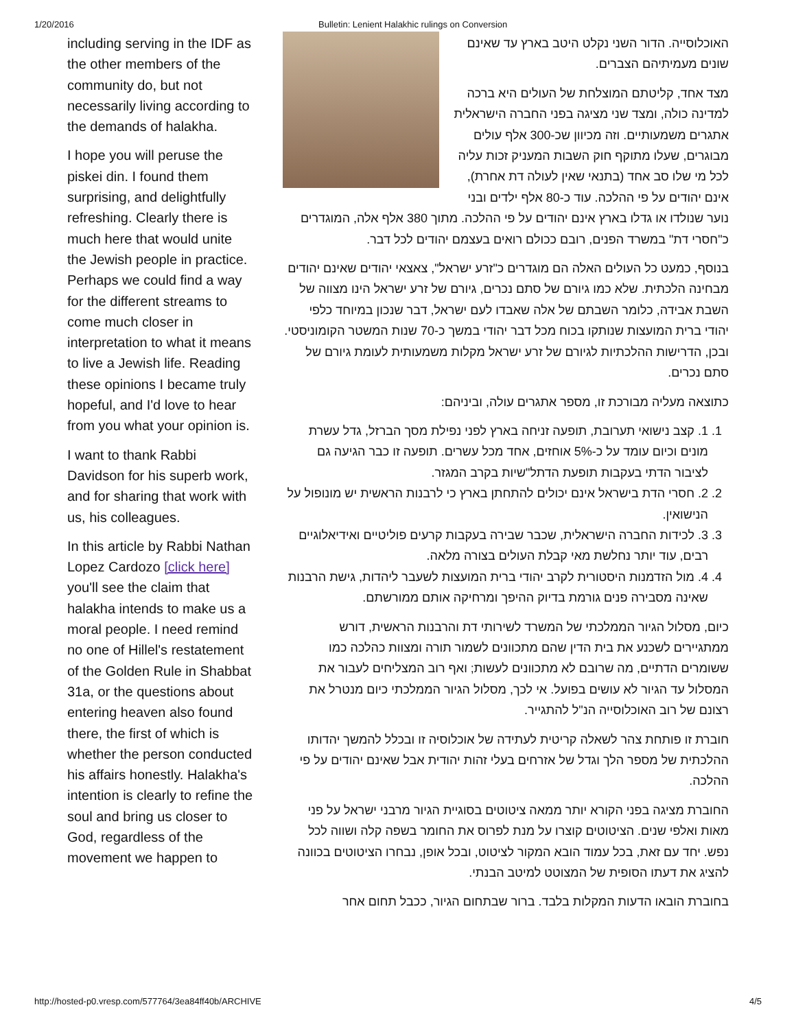1/20/2016 Bulletin: Lenient Halakhic rulings on Conversion
including serving in the IDF as the other members of the community do, but not necessarily living according to the demands of halakha.
I hope you will peruse the piskei din. I found them surprising, and delightfully refreshing. Clearly there is much here that would unite the Jewish people in practice. Perhaps we could find a way for the different streams to come much closer in interpretation to what it means to live a Jewish life. Reading these opinions I became truly hopeful, and I'd love to hear from you what your opinion is.
I want to thank Rabbi Davidson for his superb work, and for sharing that work with us, his colleagues.
In this article by Rabbi Nathan Lopez Cardozo [click here] you'll see the claim that halakha intends to make us a moral people. I need remind no one of Hillel's restatement of the Golden Rule in Shabbat 31a, or the questions about entering heaven also found there, the first of which is whether the person conducted his affairs honestly. Halakha's intention is clearly to refine the soul and bring us closer to God, regardless of the movement we happen to
האוכלוסייה. הדור השני נקלט היטב בארץ עד שאינם שונים מעמיתיהם הצברים.
מצד אחד, קליטתם המוצלחת של העולים היא ברכה למדינה כולה, ומצד שני מציגה בפני החברה הישראלית אתגרים משמעותיים. וזה מכיוון שכ-300 אלף עולים מבוגרים, שעלו מתוקף חוק השבות המעניק זכות עליה לכל מי שלו סב אחד (בתנאי שאין לעולה דת אחרת), אינם יהודים על פי ההלכה. עוד כ-80 אלף ילדים ובני נוער שנולדו או גדלו בארץ אינם יהודים על פי ההלכה. מתוך 380 אלף אלה, המוגדרים כ"חסרי דת" במשרד הפנים, רובם ככולם רואים בעצמם יהודים לכל דבר.
בנוסף, כמעט כל העולים האלה הם מוגדרים כ"זרע ישראל", צאצאי יהודים שאינם יהודים מבחינה הלכתית. שלא כמו גיורם של סתם נכרים, גיורם של זרע ישראל הינו מצווה של השבת אבידה, כלומר השבתם של אלה שאבדו לעם ישראל, דבר שנכון במיוחד כלפי יהודי ברית המועצות שנותקו בכוח מכל דבר יהודי במשך כ-70 שנות המשטר הקומוניסטי. ובכן, הדרישות ההלכתיות לגיורם של זרע ישראל מקלות משמעותית לעומת גיורם של סתם נכרים.
כתוצאה מעליה מבורכת זו, מספר אתגרים עולה, וביניהם:
1. 1. קצב נישואי תערובת, תופעה זניחה בארץ לפני נפילת מסך הברזל, גדל עשרת מונים וכיום עומד על כ-5% אוחזים, אחד מכל עשרים. תופעה זו כבר הגיעה גם לציבור הדתי בעקבות תופעת הדתל"שיות בקרב המגזר.
2. 2. חסרי הדת בישראל אינם יכולים להתחתן בארץ כי לרבנות הראשית יש מונופול על הנישואין.
3. 3. לכידות החברה הישראלית, שכבר שבירה בעקבות קרעים פוליטיים ואידיאלוגיים רבים, עוד יותר נחלשת מאי קבלת העולים בצורה מלאה.
4. 4. מול הזדמנות היסטורית לקרב יהודי ברית המועצות לשעבר ליהדות, גישת הרבנות שאינה מסבירה פנים גורמת בדיוק ההיפך ומרחיקה אותם ממורשתם.
כיום, מסלול הגיור הממלכתי של המשרד לשירותי דת והרבנות הראשית, דורש ממתגיירים לשכנע את בית הדין שהם מתכוונים לשמור תורה ומצוות כהלכה כמו ששומרים הדתיים, מה שרובם לא מתכוונים לעשות; ואף רוב המצליחים לעבור את המסלול עד הגיור לא עושים בפועל. אי לכך, מסלול הגיור הממלכתי כיום מנטרל את רצונם של רוב האוכלוסייה הנ"ל להתגייר.
חוברת זו פותחת צהר לשאלה קריטית לעתידה של אוכלוסיה זו ובכלל להמשך יהדותו ההלכתית של מספר הלך וגדל של אזרחים בעלי זהות יהודית אבל שאינם יהודים על פי ההלכה.
החוברת מציגה בפני הקורא יותר ממאה ציטוטים בסוגיית הגיור מרבני ישראל על פני מאות ואלפי שנים. הציטוטים קוצרו על מנת לפרוס את החומר בשפה קלה ושווה לכל נפש. יחד עם זאת, בכל עמוד הובא המקור לציטוט, ובכל אופן, נבחרו הציטוטים בכוונה להציג את דעתו הסופית של המצוטט למיטב הבנתי.
בחוברת הובאו הדעות המקלות בלבד. ברור שבתחום הגיור, ככבל תחום אחר
http://hosted-p0.vresp.com/577764/3ea84ff40b/ARCHIVE 4/5